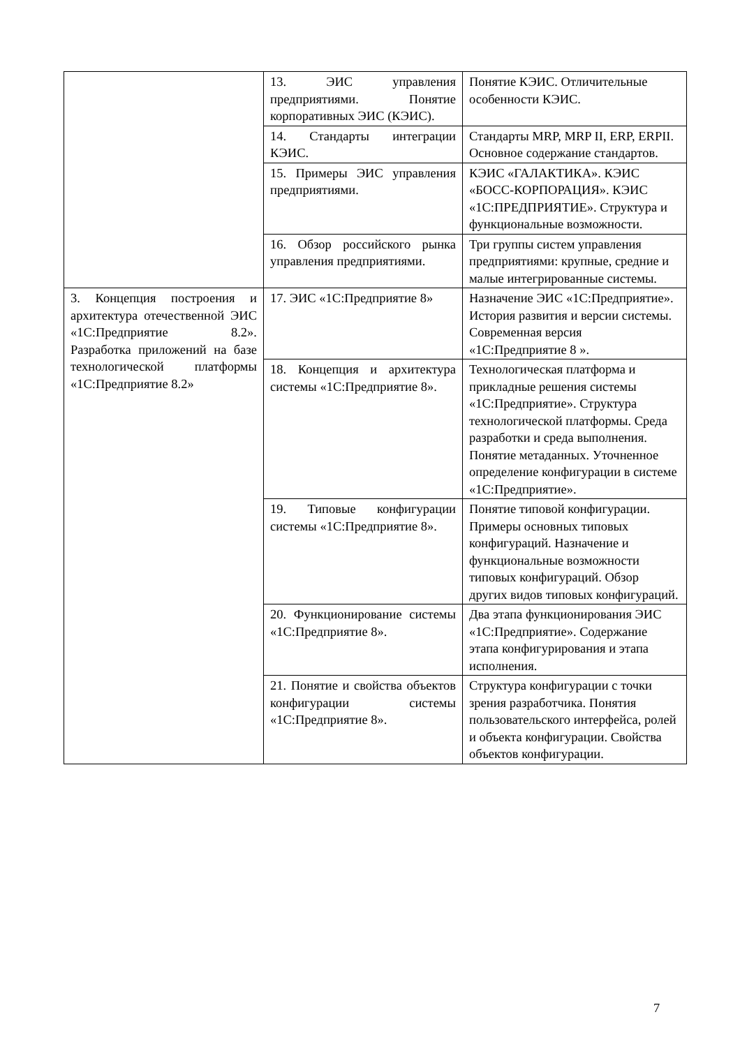| | 13. ЭИС управления предприятиями. Понятие корпоративных ЭИС (КЭИС). | Понятие КЭИС. Отличительные особенности КЭИС. |
| | 14. Стандарты интеграции КЭИС. | Стандарты MRP, MRP II, ERP, ERPII. Основное содержание стандартов. |
| | 15. Примеры ЭИС управления предприятиями. | КЭИС «ГАЛАКТИКА». КЭИС «БОСС-КОРПОРАЦИЯ». КЭИС «1С:ПРЕДПРИЯТИЕ». Структура и функциональные возможности. |
| | 16. Обзор российского рынка управления предприятиями. | Три группы систем управления предприятиями: крупные, средние и малые интегрированные системы. |
| 3. Концепция построения и архитектура отечественной ЭИС «1С:Предприятие 8.2». Разработка приложений на базе технологической платформы «1С:Предприятие 8.2» | 17. ЭИС «1С:Предприятие 8» | Назначение ЭИС «1С:Предприятие». История развития и версии системы. Современная версия «1С:Предприятие 8 ». |
| | 18. Концепция и архитектура системы «1С:Предприятие 8». | Технологическая платформа и прикладные решения системы «1С:Предприятие». Структура технологической платформы. Среда разработки и среда выполнения. Понятие метаданных. Уточненное определение конфигурации в системе «1С:Предприятие». |
| | 19. Типовые конфигурации системы «1С:Предприятие 8». | Понятие типовой конфигурации. Примеры основных типовых конфигураций. Назначение и функциональные возможности типовых конфигураций. Обзор других видов типовых конфигураций. |
| | 20. Функционирование системы «1С:Предприятие 8». | Два этапа функционирования ЭИС «1С:Предприятие». Содержание этапа конфигурирования и этапа исполнения. |
| | 21. Понятие и свойства объектов конфигурации системы «1С:Предприятие 8». | Структура конфигурации с точки зрения разработчика. Понятия пользовательского интерфейса, ролей и объекта конфигурации. Свойства объектов конфигурации. |
7